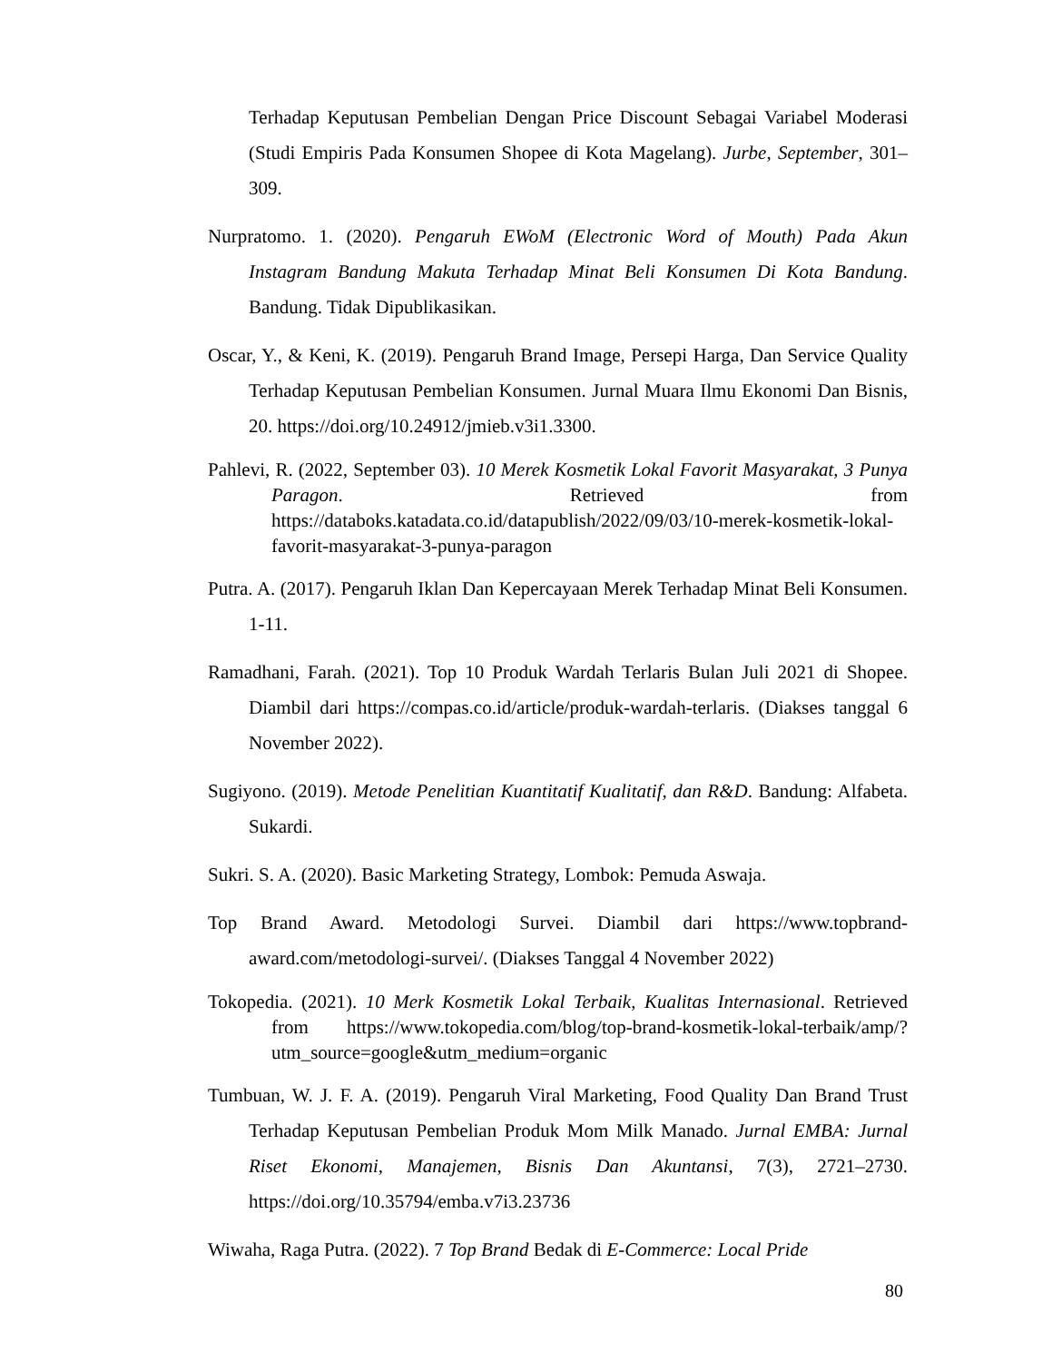Terhadap Keputusan Pembelian Dengan Price Discount Sebagai Variabel Moderasi (Studi Empiris Pada Konsumen Shopee di Kota Magelang). Jurbe, September, 301–309.
Nurpratomo. 1. (2020). Pengaruh EWoM (Electronic Word of Mouth) Pada Akun Instagram Bandung Makuta Terhadap Minat Beli Konsumen Di Kota Bandung. Bandung. Tidak Dipublikasikan.
Oscar, Y., & Keni, K. (2019). Pengaruh Brand Image, Persepi Harga, Dan Service Quality Terhadap Keputusan Pembelian Konsumen. Jurnal Muara Ilmu Ekonomi Dan Bisnis, 20. https://doi.org/10.24912/jmieb.v3i1.3300.
Pahlevi, R. (2022, September 03). 10 Merek Kosmetik Lokal Favorit Masyarakat, 3 Punya Paragon. Retrieved from https://databoks.katadata.co.id/datapublish/2022/09/03/10-merek-kosmetik-lokal-favorit-masyarakat-3-punya-paragon
Putra. A. (2017). Pengaruh Iklan Dan Kepercayaan Merek Terhadap Minat Beli Konsumen. 1-11.
Ramadhani, Farah. (2021). Top 10 Produk Wardah Terlaris Bulan Juli 2021 di Shopee. Diambil dari https://compas.co.id/article/produk-wardah-terlaris. (Diakses tanggal 6 November 2022).
Sugiyono. (2019). Metode Penelitian Kuantitatif Kualitatif, dan R&D. Bandung: Alfabeta. Sukardi.
Sukri. S. A. (2020). Basic Marketing Strategy, Lombok: Pemuda Aswaja.
Top Brand Award. Metodologi Survei. Diambil dari https://www.topbrand-award.com/metodologi-survei/. (Diakses Tanggal 4 November 2022)
Tokopedia. (2021). 10 Merk Kosmetik Lokal Terbaik, Kualitas Internasional. Retrieved from https://www.tokopedia.com/blog/top-brand-kosmetik-lokal-terbaik/amp/?utm_source=google&utm_medium=organic
Tumbuan, W. J. F. A. (2019). Pengaruh Viral Marketing, Food Quality Dan Brand Trust Terhadap Keputusan Pembelian Produk Mom Milk Manado. Jurnal EMBA: Jurnal Riset Ekonomi, Manajemen, Bisnis Dan Akuntansi, 7(3), 2721–2730. https://doi.org/10.35794/emba.v7i3.23736
Wiwaha, Raga Putra. (2022). 7 Top Brand Bedak di E-Commerce: Local Pride
80